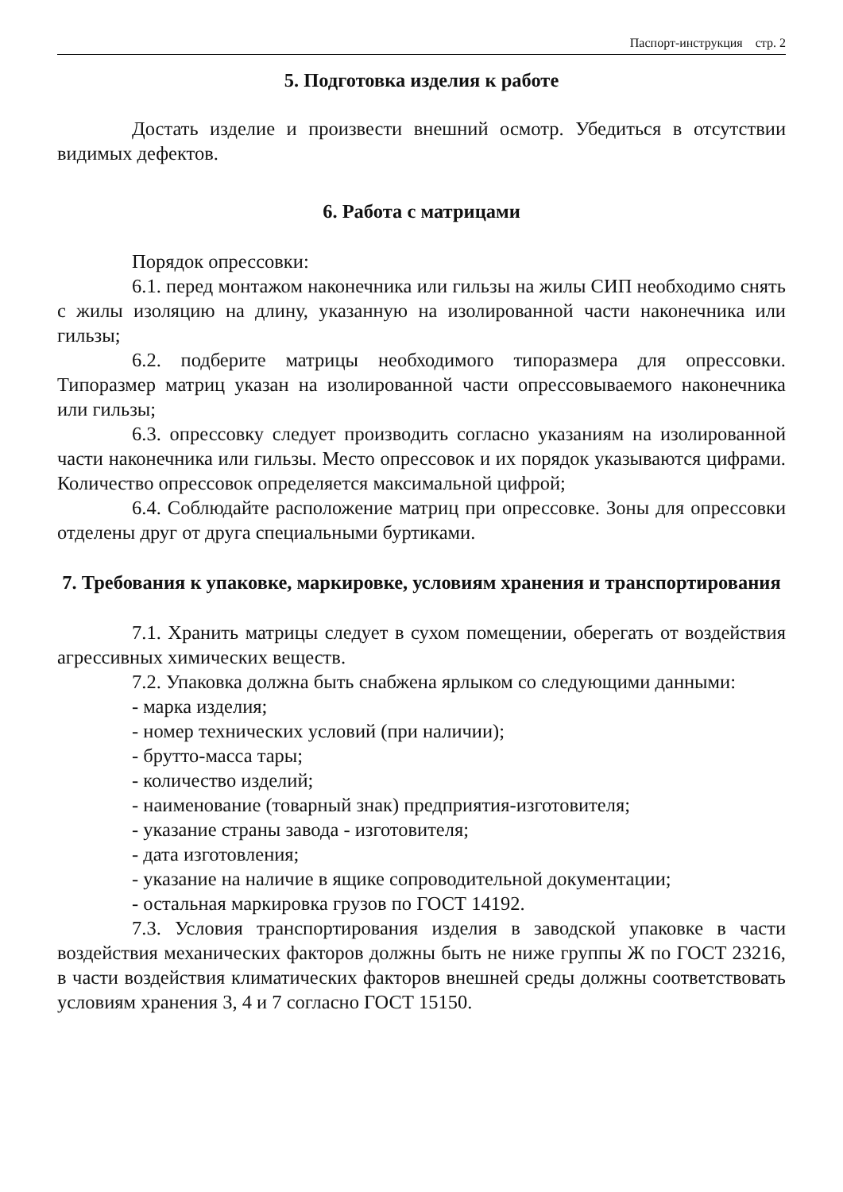Паспорт-инструкция стр. 2
5. Подготовка изделия к работе
Достать изделие и произвести внешний осмотр. Убедиться в отсутствии видимых дефектов.
6. Работа с матрицами
Порядок опрессовки:
6.1. перед монтажом наконечника или гильзы на жилы СИП необходимо снять с жилы изоляцию на длину, указанную на изолированной части наконечника или гильзы;
6.2. подберите матрицы необходимого типоразмера для опрессовки. Типоразмер матриц указан на изолированной части опрессовываемого наконечника или гильзы;
6.3. опрессовку следует производить согласно указаниям на изолированной части наконечника или гильзы. Место опрессовок и их порядок указываются цифрами. Количество опрессовок определяется максимальной цифрой;
6.4. Соблюдайте расположение матриц при опрессовке. Зоны для опрессовки отделены друг от друга специальными буртиками.
7. Требования к упаковке, маркировке, условиям хранения и транспортирования
7.1. Хранить матрицы следует в сухом помещении, оберегать от воздействия агрессивных химических веществ.
7.2. Упаковка должна быть снабжена ярлыком со следующими данными:
- марка изделия;
- номер технических условий (при наличии);
- брутто-масса тары;
- количество изделий;
- наименование (товарный знак) предприятия-изготовителя;
- указание страны завода - изготовителя;
- дата изготовления;
- указание на наличие в ящике сопроводительной документации;
- остальная маркировка грузов по ГОСТ 14192.
7.3. Условия транспортирования изделия в заводской упаковке в части воздействия механических факторов должны быть не ниже группы Ж по ГОСТ 23216, в части воздействия климатических факторов внешней среды должны соответствовать условиям хранения 3, 4 и 7 согласно ГОСТ 15150.